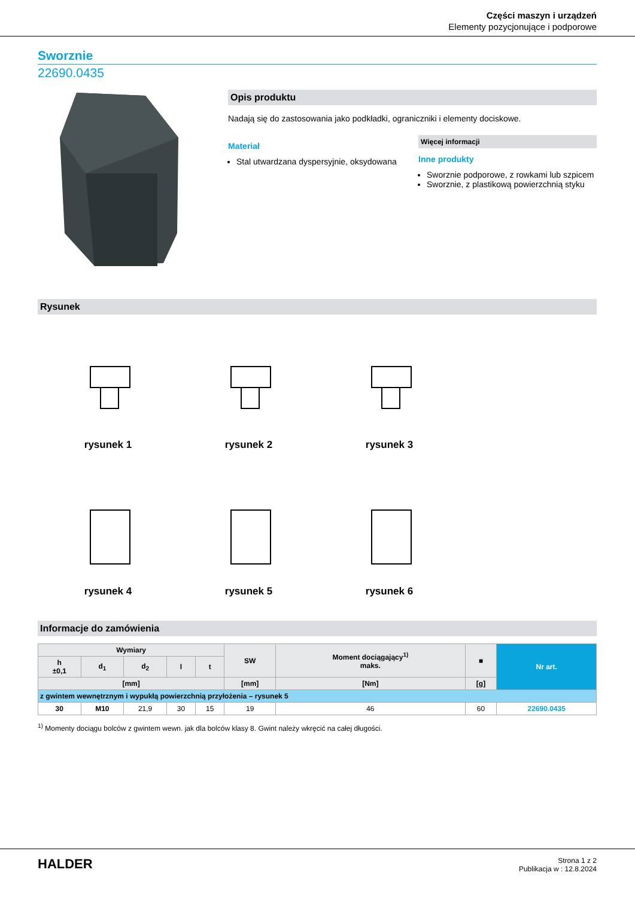Części maszyn i urządzeń
Elementy pozycjonujące i podporowe
Sworznie
22690.0435
Opis produktu
Nadają się do zastosowania jako podkładki, ograniczniki i elementy dociskowe.
Materiał
Stal utwardzana dyspersyjnie, oksydowana
Więcej informacji
Inne produkty
Sworznie podporowe, z rowkami lub szpicem
Sworznie, z plastikową powierzchnią styku
Rysunek
rysunek 1
rysunek 2
rysunek 3
rysunek 4
rysunek 5
rysunek 6
Informacje do zamówienia
| Wymiary | | | | | SW | Moment dociągający<sup>1)</sup> maks. | ■ | Nr art. |
| --- | --- | --- | --- | --- | --- | --- | --- | --- |
| h ±0,1 | d<sub>1</sub> | d<sub>2</sub> | l | t | | | | |
| [mm] | | | | | [mm] | [Nm] | [g] | |
| z gwintem wewnętrznym i wypukłą powierzchnią przyłożenia – rysunek 5 | | | | | | | | |
| 30 | M10 | 21,9 | 30 | 15 | 19 | 46 | 60 | 22690.0435 |
<sup>1)</sup> Momenty dociągu bolców z gwintem wewn. jak dla bolców klasy 8. Gwint należy wkręcić na całej długości.
HALDER
Strona 1 z 2
Publikacja w : 12.8.2024